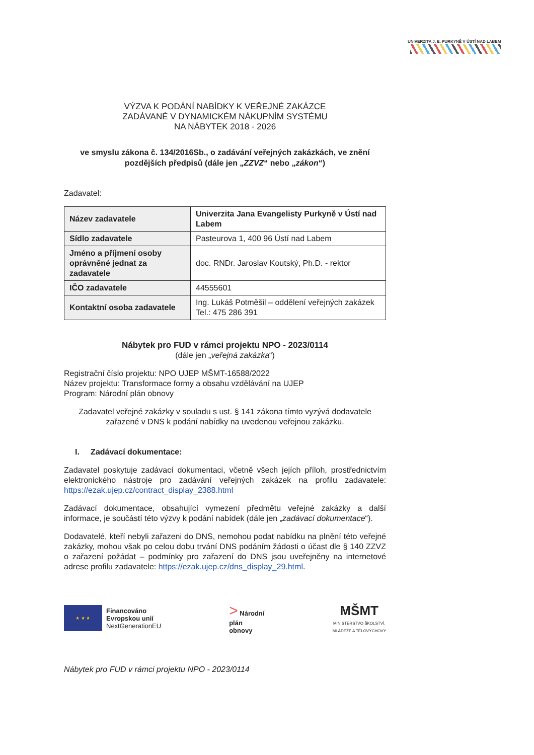UNIVERZITA J. E. PURKYNĚ V ÚSTÍ NAD LABEM
VÝZVA K PODÁNÍ NABÍDKY K VEŘEJNÉ ZAKÁZCE
ZADÁVANÉ V DYNAMICKÉM NÁKUPNÍM SYSTÉMU
NA NÁBYTEK 2018 - 2026
ve smyslu zákona č. 134/2016Sb., o zadávání veřejných zakázkách, ve znění pozdějších předpisů (dále jen „ZZVZ“ nebo „zákon“)
Zadavatel:
| Název zadavatele | Univerzita Jana Evangelisty Purkyně v Ústí nad Labem |
| Sídlo zadavatele | Pasteurova 1, 400 96 Ústí nad Labem |
| Jméno a příjmení osoby oprávněné jednat za zadavatele | doc. RNDr. Jaroslav Koutský, Ph.D. - rektor |
| IČO zadavatele | 44555601 |
| Kontaktní osoba zadavatele | Ing. Lukáš Potměšil – oddělení veřejných zakázek Tel.: 475 286 391 |
Nábytek pro FUD v rámci projektu NPO - 2023/0114
(dále jen „veřejná zakázka“)
Registrační číslo projektu: NPO UJEP MŠMT-16588/2022
Název projektu: Transformace formy a obsahu vzdělávání na UJEP
Program: Národní plán obnovy
Zadavatel veřejné zakázky v souladu s ust. § 141 zákona tímto vyzývá dodavatele zařazené v DNS k podání nabídky na uvedenou veřejnou zakázku.
I. Zadávací dokumentace:
Zadavatel poskytuje zadávací dokumentaci, včetně všech jejích příloh, prostřednictvím elektronického nástroje pro zadávání veřejných zakázek na profilu zadavatele: https://ezak.ujep.cz/contract_display_2388.html
Zadávací dokumentace, obsahující vymezení předmětu veřejné zakázky a další informace, je součástí této výzvy k podání nabídek (dále jen „zadávací dokumentace“).
Dodavatelé, kteří nebyli zařazeni do DNS, nemohou podat nabídku na plnění této veřejné zakázky, mohou však po celou dobu trvání DNS podáním žádosti o účast dle § 140 ZZVZ o zařazení požádat – podmínky pro zařazení do DNS jsou uveřejněny na internetové adrese profilu zadavatele: https://ezak.ujep.cz/dns_display_29.html.
★ ★ ★
Financováno
Evropskou unií
NextGenerationEU
> Národní
plán
obnovy
MŠMT
MINISTERSTVO ŠKOLSTVÍ,
MLÁDEŽE A TĚLOVÝCHOVY
Nábytek pro FUD v rámci projektu NPO - 2023/0114